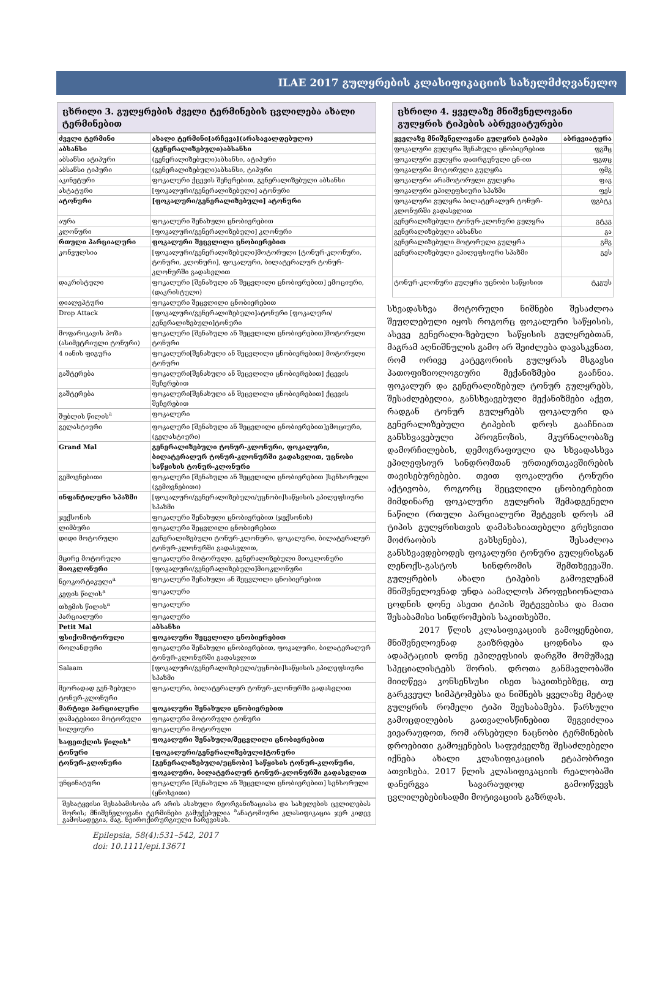ILAE 2017 გულყრების კლასიფიკაციის სახელმძღვანელო
ცხრილი 3. გულყრების ძველი ტერმინების ცვლილება ახალი ტერმინებით
| ძველი ტერმინი | ახალი ტერმინი[არჩევა](არასავალდებულო) |
| --- | --- |
| აბსანსი | (გენერალიზებული)აბსანსი |
| აბსანსი ატიპური | (გენერალიზებული)აბსანსი, ატიპური |
| აბსანსი ტიპური | (გენერალიზებული)აბსანსი, ტიპური |
| აკინეტური | ფოკალური ქცევის შეჩერებით, გენერალიზებული აბსანსი |
| ასტატური | [ფოკალური/გენერალიზებული] ატონური |
| ატონური | [ფოკალური/გენერალიზებული] ატონური |
| აურა | ფოკალური შენახული ცნობიერებით |
| კლონური | [ფოკალური/გენერალიზებული] კლონური |
| რთული პარციალური | ფოკალური შეცვლილი ცნობიერებით |
| კონვულსია | [ფოკალური/გენერალიზებული]მოტორული [ტონურ-კლონური, ტონური, კლონური], ფოკალური, ბილატერალურ ტონურ-კლონურში გადასვლით |
| დაკრისტული | ფოკალური [შენახული ან შეცვლილი ცნობიერებით] ემოციური, (დაკრისტული) |
| დიალეპტური | ფოკალური შეცვლილი ცნობიერებით |
| Drop Attack | [ფოკალური/გენერალიზებული]ატონური [ფოკალური/გენერალიზებული]ტონური |
| მოფარიკავის პოზა (ასიმეტრიული ტონური) | ფოკალური [შენახული ან შეცვლილი ცნობიერებით]მოტორული ტონური |
| 4 იანის ფიგურა | ფოკალური[შენახული ან შეცვლილი ცნობიერებით] მოტორული ტონური |
| გაშტერება | ფოკალური[შენახული ან შეცვლილი ცნობიერებით] ქცევის შეჩერებით |
| გაშტერება | ფოკალური[შენახული ან შეცვლილი ცნობიერებით] ქცევის შეჩერებით |
| შუბლის წილის<sup>a</sup> | ფოკალური |
| გელასტიური | ფოკალური [შენახული ან შეცვლილი ცნობიერებით]ემოციური, (გელასტიური) |
| Grand Mal | გენერალიზებული ტონურ-კლონური, ფოკალური, ბილატერალურ ტონურ-კლონურში გადასვლით, უცნობი საწყისის ტონურ-კლონური |
| გემოვნებითი | ფოკალური [შენახული ან შეცვლილი ცნობიერებით ]სენსორული (გემოვნებითი) |
| ინფანტილური სპაზმი | [ფოკალური/გენერალიზებული/უცნობი]საწყისის ეპილეფსიური სპაზმი |
| ჯექსონის | ფოკალური შენახული ცნობიერებით (ჯექსონის) |
| ლიმბური | ფოკალური შეცვლილი ცნობიერებით |
| დიდი მოტორული | გენერალიზებული ტონურ-კლონური, ფოკალური, ბილატერალურ ტონურ-კლონურში გადასვლით, |
| მცირე მოტორული | ფოკალური მოტორული, გენერალიზებული მიოკლონური |
| მიოკლონური | [ფოკალური/გენერალიზებული]მიოკლონური |
| ნეოკორტიკული<sup>a</sup> | ფოკალური შენახული ან შეცვლილი ცნობიერებით |
| კეფის წილის<sup>a</sup> | ფოკალური |
| თხემის წილის<sup>a</sup> | ფოკალური |
| პარციალური | ფოკალური |
| Petit Mal | აბსანსი |
| ფსიქომოტორული | ფოკალური შეცვლილი ცნობიერებით |
| როლანდური | ფოკალური შენახული ცნობიერებით, ფოკალური, ბილატერალურ ტონურ-კლონურში გადასვლით |
| Salaam | [ფოკალური/გენერალიზებული/უცნობი]საწყისის ეპილეფსიური სპაზმი |
| მეორადად გენ-ზებული ტონურ-კლონური | ფოკალური, ბილატერალურ ტონურ-კლონურში გადასვლით |
| მარტივი პარციალური | ფოკალური შენახული ცნობიერებით |
| დამატებითი მოტორული | ფოკალური მოტორული ტონური |
| სილვიური | ფოკალური მოტორული |
| საფეთქლის წილის<sup>a</sup> | ფოკალური შენახული/შეცვლილი ცნობიერებით |
| ტონური | [ფოკალური/გენერალიზებული]ტონური |
| ტონურ-კლონური | [გენერალიზებული/უცნობი] საწყისის ტონურ-კლონური, ფოკალური, ბილატერალურ ტონურ-კლონურში გადასვლით |
| უნცინატური | ფოკალური [შენახული ან შეცვლილი ცნობიერებით] სენსორული (ყნოსვითი) |
შესატყვისი შესაბამისობა არ არის ასახული რეორგანიზაციასა და სახელების ცვლილებას შორის; მნიშვნელოვანი ტერმინები გამუქებულია <sup>a</sup>ანატომიური კლასიფიკაცია ჯერ კიდევ გამოსადეგია, მაგ. ნეიროქირურგიული ჩარევისას.
Epilepsia, 58(4):531–542, 2017
doi: 10.1111/epi.13671
ცხრილი 4. ყველაზე მნიშვნელოვანი გულყრის ტიპების აბრევიატურები
| ყველაზე მნიშვნელოვანი გულყრის ტიპები | აბრევიატურა |
| --- | --- |
| ფოკალური გულყრა შენახული ცნობიერებით | ფგშც |
| ფოკალური გულყრა დათრგუნული ცნ-ით | ფგდც |
| ფოკალური მოტორული გულყრა | ფმგ |
| ფოკალური არამოტორული გულყრა | ფაგ |
| ფოკალური ეპილეფსიური სპაზმი | ფეს |
| ფოკალური გულყრა ბილატერალურ ტონურ-კლონურში გადასვლით | ფგბტკ |
| გენერალიზებული ტონურ-კლონური გულყრა | გტკგ |
| გენერალიზებული აბსანსი | გა |
| გენერალიზებული მოტორული გულყრა | გმგ |
| გენერალიზებული ეპილეფსიური სპაზმი | გეს |
| ტონურ-კლონური გულყრა უცნობი საწყისით | ტკგუს |
სხვადასხვა მოტორული ნიშნები შესაძლოა შეუღლებული იყოს როგორც ფოკალური საწყისის, ასევე გენერალი-ზებული საწყისის გულყრებთან, მაგრამ აღნიშნულის გამო არ შეიძლება დავასკვნათ, რომ ორივე კატეგორიის გულყრას მსგავსი პათოფიზიოლოგიური მექანიზმები გააჩნია. ფოკალურ და გენერალიზებულ ტონურ გულყრებს, შესაძლებელია, განსხვავებული მექანიზმები აქვთ, რადგან ტონურ გულყრებს ფოკალური და გენერალიზებული ტიპების დროს გააჩნიათ განსხვავებული პროგნოზის, მკურნალობაზე დამორჩილების, დემოგრაფიული და სხვადასხვა ეპილეფსიურ სინდრომთან ურთიერთკავშირების თავისებურებები. თვით ფოკალური ტონური აქტივობა, როგორც შეცვლილი ცნობიერებით მიმდინარე ფოკალური გულყრის შემადგენელი ნაწილი (რთული პარციალური შეტევის დროს ამ ტიპის გულყრისთვის დამახასიათებელი გრეხვითი მოძრაობის გახსენება), შესაძლოა განსხვავდებოდეს ფოკალური ტონური გულყრისგან ლენოქს-გასტოს სინდრომის შემთხვევაში. გულყრების ახალი ტიპების გამოვლენამ მნიშვნელოვნად უნდა აამაღლოს პროფესიონალთა ცოდნის დონე ასეთი ტიპის შეტევებისა და მათი შესაბამისი სინდრომების საკითხებში.
2017 წლის კლასიფიკაციის გამოყენებით, მნიშვნელოვნად გაიზრდება ცოდნისა და ადაპტაციის დონე ეპილეფსიის დარგში მომუშავე სპეციალისტებს შორის. დროთა განმავლობაში მიიღწევა კონსენსუსი ისეთ საკითხებზეც, თუ გარკვეულ სიმპტომებსა და ნიშნებს ყველაზე მეტად გულყრის რომელი ტიპი შეესაბამება. წარსული გამოცდილების გათვალისწინებით შეგვიძლია ვივარაუდოთ, რომ არსებული ნაცნობი ტერმინების დროებითი გამოყენების საფუძველზე შესაძლებელი იქნება ახალი კლასიფიკაციის ეტაპობრივი ათვისება. 2017 წლის კლასიფიკაციის რეალობაში დანერგვა სავარაუდოდ გამოიწვევს ცვლილებებისადმი მოტივაციის გაზრდას.